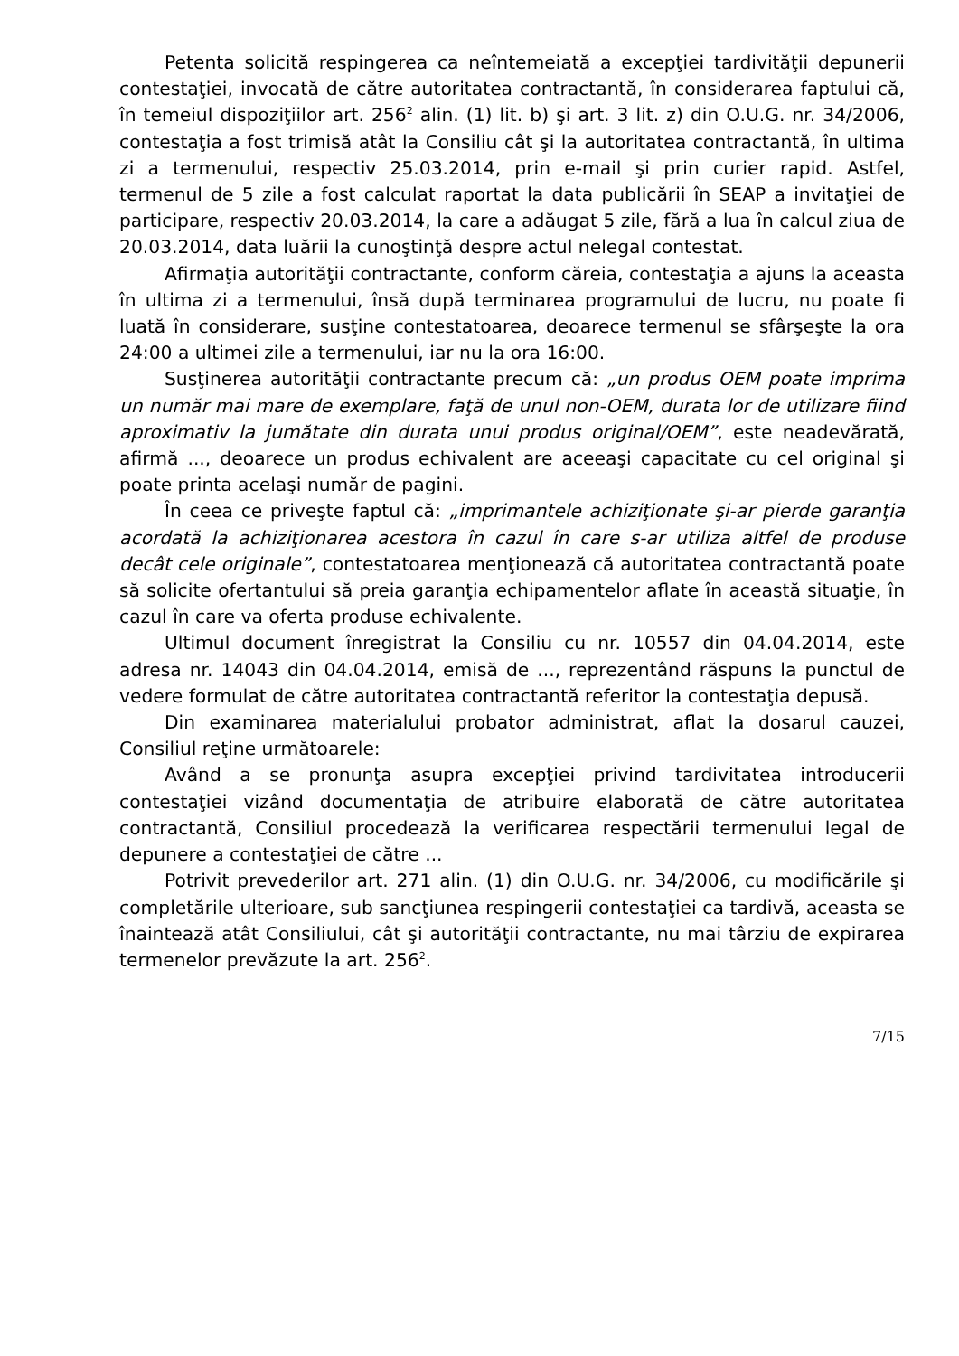Petenta solicită respingerea ca neîntemeiată a excepţiei tardivităţii depunerii contestaţiei, invocată de către autoritatea contractantă, în considerarea faptului că, în temeiul dispoziţiilor art. 256<sup>2</sup> alin. (1) lit. b) şi art. 3 lit. z) din O.U.G. nr. 34/2006, contestaţia a fost trimisă atât la Consiliu cât şi la autoritatea contractantă, în ultima zi a termenului, respectiv 25.03.2014, prin e-mail şi prin curier rapid. Astfel, termenul de 5 zile a fost calculat raportat la data publicării în SEAP a invitaţiei de participare, respectiv 20.03.2014, la care a adăugat 5 zile, fără a lua în calcul ziua de 20.03.2014, data luării la cunoştinţă despre actul nelegal contestat.
Afirmaţia autorităţii contractante, conform căreia, contestaţia a ajuns la aceasta în ultima zi a termenului, însă după terminarea programului de lucru, nu poate fi luată în considerare, susţine contestatoarea, deoarece termenul se sfârşeşte la ora 24:00 a ultimei zile a termenului, iar nu la ora 16:00.
Susţinerea autorităţii contractante precum că: „un produs OEM poate imprima un număr mai mare de exemplare, faţă de unul non-OEM, durata lor de utilizare fiind aproximativ la jumătate din durata unui produs original/OEM”, este neadevărată, afirmă ..., deoarece un produs echivalent are aceeaşi capacitate cu cel original şi poate printa acelaşi număr de pagini.
În ceea ce priveşte faptul că: „imprimantele achiziţionate şi-ar pierde garanţia acordată la achiziţionarea acestora în cazul în care s-ar utiliza altfel de produse decât cele originale”, contestatoarea menţionează că autoritatea contractantă poate să solicite ofertantului să preia garanţia echipamentelor aflate în această situaţie, în cazul în care va oferta produse echivalente.
Ultimul document înregistrat la Consiliu cu nr. 10557 din 04.04.2014, este adresa nr. 14043 din 04.04.2014, emisă de ..., reprezentând răspuns la punctul de vedere formulat de către autoritatea contractantă referitor la contestaţia depusă.
Din examinarea materialului probator administrat, aflat la dosarul cauzei, Consiliul reţine următoarele:
Având a se pronunţa asupra excepţiei privind tardivitatea introducerii contestaţiei vizând documentaţia de atribuire elaborată de către autoritatea contractantă, Consiliul procedează la verificarea respectării termenului legal de depunere a contestaţiei de către ...
Potrivit prevederilor art. 271 alin. (1) din O.U.G. nr. 34/2006, cu modificările şi completările ulterioare, sub sancţiunea respingerii contestaţiei ca tardivă, aceasta se înaintează atât Consiliului, cât şi autorităţii contractante, nu mai târziu de expirarea termenelor prevăzute la art. 256<sup>2</sup>.
7/15